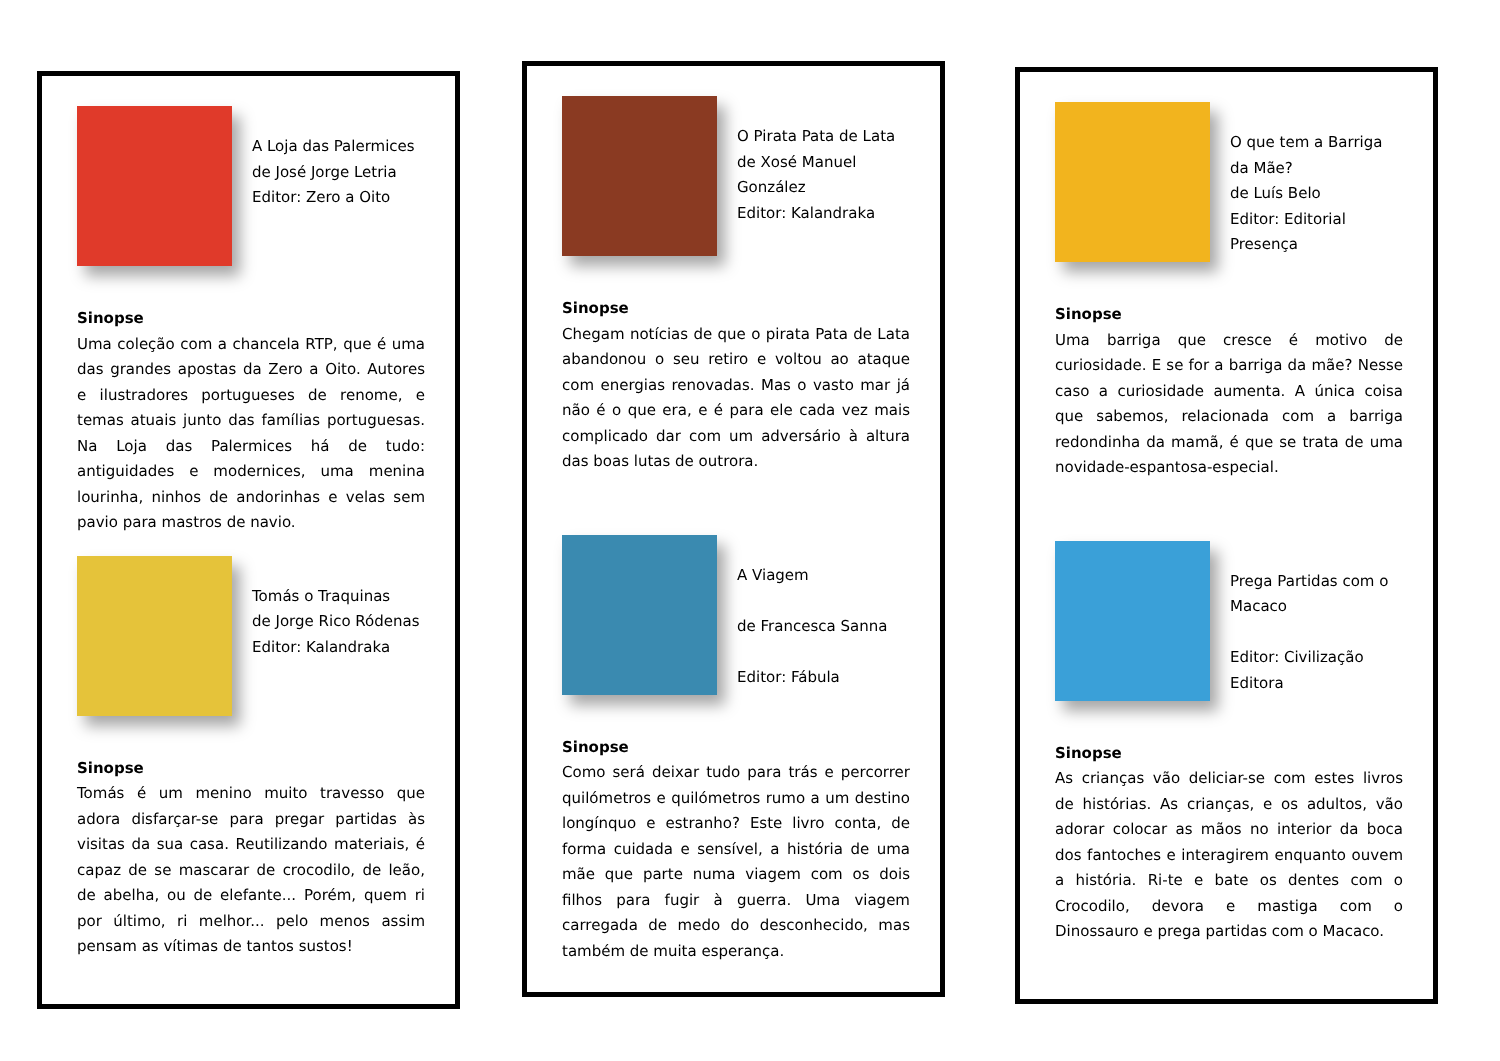A Loja das Palermices
de José Jorge Letria
Editor: Zero a Oito
Sinopse
Uma coleção com a chancela RTP, que é uma das grandes apostas da Zero a Oito. Autores e ilustradores portugueses de renome, e temas atuais junto das famílias portuguesas. Na Loja das Palermices há de tudo: antiguidades e modernices, uma menina lourinha, ninhos de andorinhas e velas sem pavio para mastros de navio.
Tomás o Traquinas
de Jorge Rico Ródenas
Editor: Kalandraka
Sinopse
Tomás é um menino muito travesso que adora disfarçar-se para pregar partidas às visitas da sua casa. Reutilizando materiais, é capaz de se mascarar de crocodilo, de leão, de abelha, ou de elefante... Porém, quem ri por último, ri melhor... pelo menos assim pensam as vítimas de tantos sustos!
O Pirata Pata de Lata
de Xosé Manuel González
Editor: Kalandraka
Sinopse
Chegam notícias de que o pirata Pata de Lata abandonou o seu retiro e voltou ao ataque com energias renovadas. Mas o vasto mar já não é o que era, e é para ele cada vez mais complicado dar com um adversário à altura das boas lutas de outrora.
A Viagem
de Francesca Sanna
Editor: Fábula
Sinopse
Como será deixar tudo para trás e percorrer quilómetros e quilómetros rumo a um destino longínquo e estranho? Este livro conta, de forma cuidada e sensível, a história de uma mãe que parte numa viagem com os dois filhos para fugir à guerra. Uma viagem carregada de medo do desconhecido, mas também de muita esperança.
O que tem a Barriga da Mãe?
de Luís Belo
Editor: Editorial Presença
Sinopse
Uma barriga que cresce é motivo de curiosidade. E se for a barriga da mãe? Nesse caso a curiosidade aumenta. A única coisa que sabemos, relacionada com a barriga redondinha da mamã, é que se trata de uma novidade-espantosa-especial.
Prega Partidas com o Macaco
Editor: Civilização Editora
Sinopse
As crianças vão deliciar-se com estes livros de histórias. As crianças, e os adultos, vão adorar colocar as mãos no interior da boca dos fantoches e interagirem enquanto ouvem a história. Ri-te e bate os dentes com o Crocodilo, devora e mastiga com o Dinossauro e prega partidas com o Macaco.